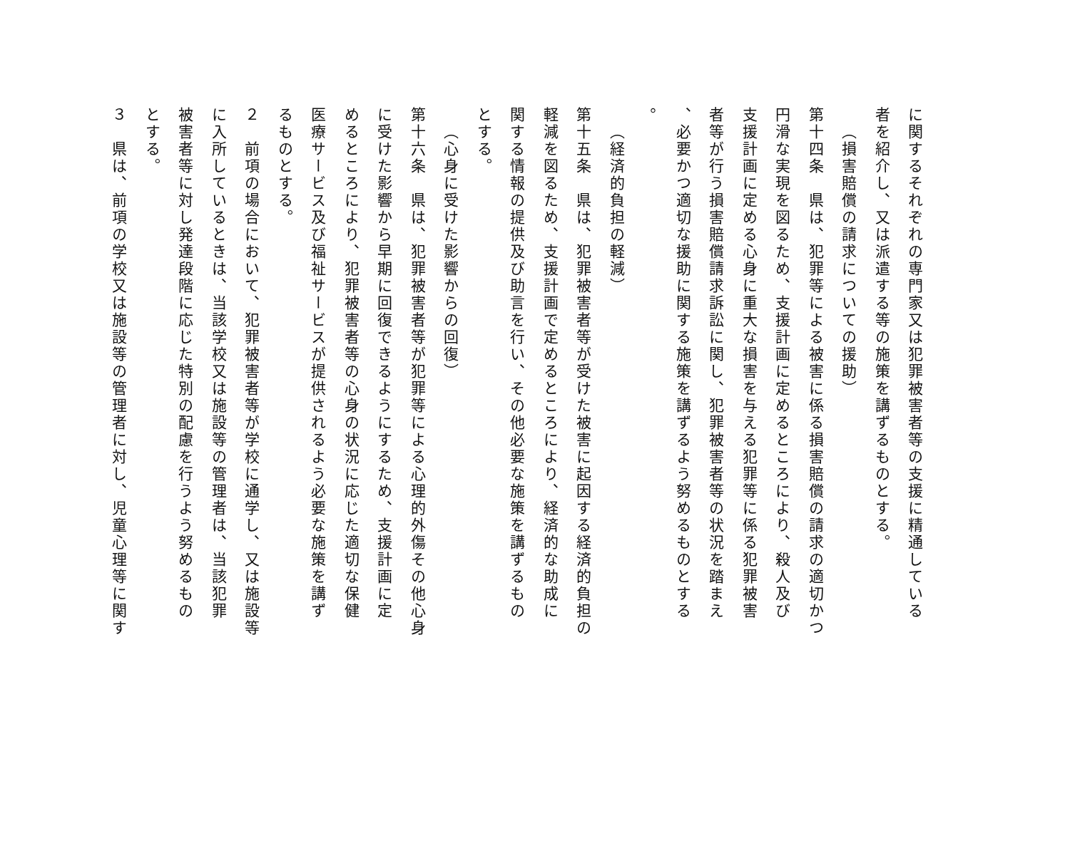に関するそれぞれの専門家又は犯罪被害者等の支援に精通している
者を紹介し、又は派遣する等の施策を講ずるものとする。
（損害賠償の請求についての援助）
第十四条　県は、犯罪等による被害に係る損害賠償の請求の適切かつ
円滑な実現を図るため、支援計画に定めるところにより、殺人及び
支援計画に定める心身に重大な損害を与える犯罪等に係る犯罪被害
者等が行う損害賠償請求訴訟に関し、犯罪被害者等の状況を踏まえ
、必要かつ適切な援助に関する施策を講ずるよう努めるものとする
。
（経済的負担の軽減）
第十五条　県は、犯罪被害者等が受けた被害に起因する経済的負担の
軽減を図るため、支援計画で定めるところにより、経済的な助成に
関する情報の提供及び助言を行い、その他必要な施策を講ずるもの
とする。
（心身に受けた影響からの回復）
第十六条　県は、犯罪被害者等が犯罪等による心理的外傷その他心身
に受けた影響から早期に回復できるようにするため、支援計画に定
めるところにより、犯罪被害者等の心身の状況に応じた適切な保健
医療サービス及び福祉サービスが提供されるよう必要な施策を講ず
るものとする。
２　前項の場合において、犯罪被害者等が学校に通学し、又は施設等
に入所しているときは、当該学校又は施設等の管理者は、当該犯罪
被害者等に対し発達段階に応じた特別の配慮を行うよう努めるもの
とする。
３　県は、前項の学校又は施設等の管理者に対し、児童心理等に関す